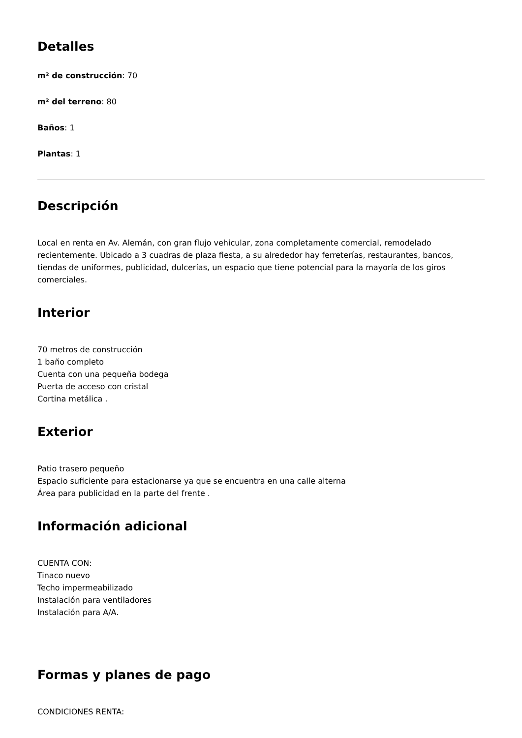Detalles
m² de construcción: 70
m² del terreno: 80
Baños: 1
Plantas: 1
Descripción
Local en renta en Av. Alemán, con gran flujo vehicular, zona completamente comercial, remodelado recientemente. Ubicado a 3 cuadras de plaza fiesta, a su alrededor hay ferreterías, restaurantes, bancos, tiendas de uniformes, publicidad, dulcerías, un espacio que tiene potencial para la mayoría de los giros comerciales.
Interior
70 metros de construcción
1 baño completo
Cuenta con una pequeña bodega
Puerta de acceso con cristal
Cortina metálica .
Exterior
Patio trasero pequeño
Espacio suficiente para estacionarse ya que se encuentra en una calle alterna
Área para publicidad en la parte del frente .
Información adicional
CUENTA CON:
Tinaco nuevo
Techo impermeabilizado
Instalación para ventiladores
Instalación para A/A.
Formas y planes de pago
CONDICIONES RENTA: